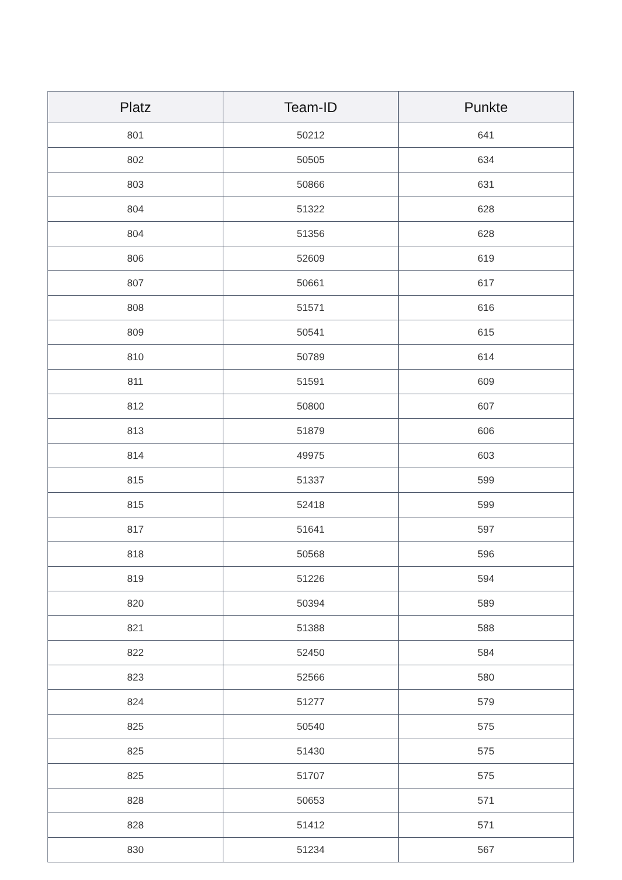| Platz | Team-ID | Punkte |
| --- | --- | --- |
| 801 | 50212 | 641 |
| 802 | 50505 | 634 |
| 803 | 50866 | 631 |
| 804 | 51322 | 628 |
| 804 | 51356 | 628 |
| 806 | 52609 | 619 |
| 807 | 50661 | 617 |
| 808 | 51571 | 616 |
| 809 | 50541 | 615 |
| 810 | 50789 | 614 |
| 811 | 51591 | 609 |
| 812 | 50800 | 607 |
| 813 | 51879 | 606 |
| 814 | 49975 | 603 |
| 815 | 51337 | 599 |
| 815 | 52418 | 599 |
| 817 | 51641 | 597 |
| 818 | 50568 | 596 |
| 819 | 51226 | 594 |
| 820 | 50394 | 589 |
| 821 | 51388 | 588 |
| 822 | 52450 | 584 |
| 823 | 52566 | 580 |
| 824 | 51277 | 579 |
| 825 | 50540 | 575 |
| 825 | 51430 | 575 |
| 825 | 51707 | 575 |
| 828 | 50653 | 571 |
| 828 | 51412 | 571 |
| 830 | 51234 | 567 |